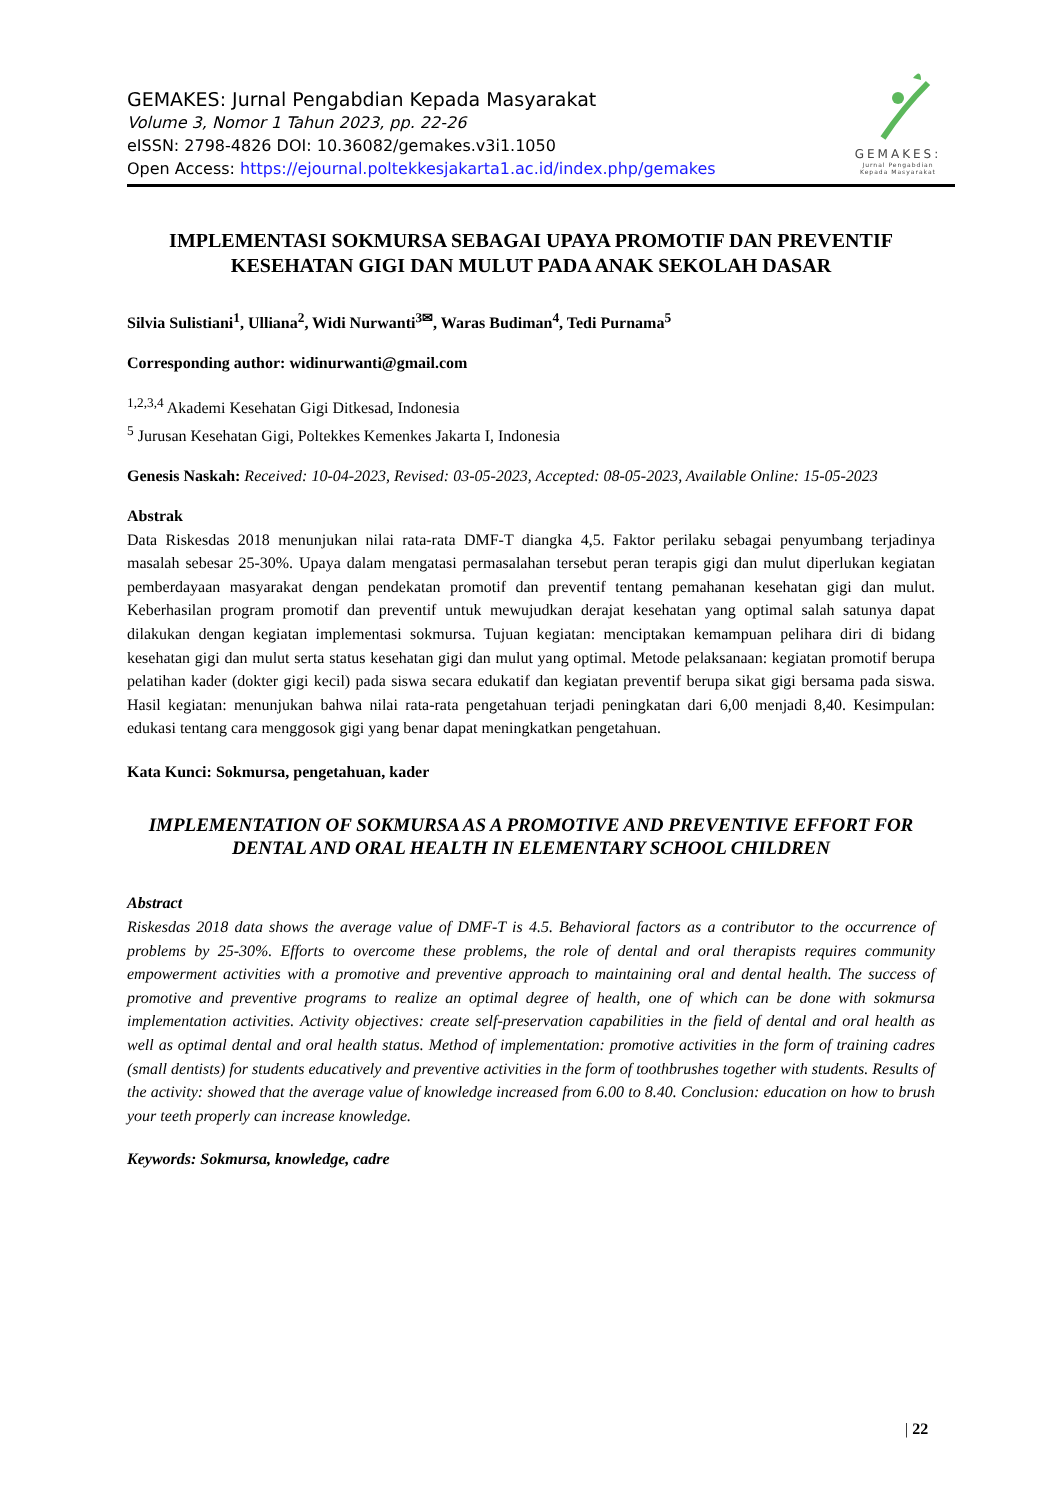GEMAKES: Jurnal Pengabdian Kepada Masyarakat
Volume 3, Nomor 1 Tahun 2023, pp. 22-26
eISSN: 2798-4826 DOI: 10.36082/gemakes.v3i1.1050
Open Access: https://ejournal.poltekkesjakarta1.ac.id/index.php/gemakes
GEMAKES:
Jurnal Pengabdian
Kepada Masyarakat
IMPLEMENTASI SOKMURSA SEBAGAI UPAYA PROMOTIF DAN PREVENTIF KESEHATAN GIGI DAN MULUT PADA ANAK SEKOLAH DASAR
Silvia Sulistiani<sup>1</sup>, Ulliana<sup>2</sup>, Widi Nurwanti<sup>3✉</sup>, Waras Budiman<sup>4</sup>, Tedi Purnama<sup>5</sup>
Corresponding author: widinurwanti@gmail.com
<sup>1,2,3,4</sup> Akademi Kesehatan Gigi Ditkesad, Indonesia
<sup>5</sup> Jurusan Kesehatan Gigi, Poltekkes Kemenkes Jakarta I, Indonesia
Genesis Naskah: Received: 10-04-2023, Revised: 03-05-2023, Accepted: 08-05-2023, Available Online: 15-05-2023
Abstrak
Data Riskesdas 2018 menunjukan nilai rata-rata DMF-T diangka 4,5. Faktor perilaku sebagai penyumbang terjadinya masalah sebesar 25-30%. Upaya dalam mengatasi permasalahan tersebut peran terapis gigi dan mulut diperlukan kegiatan pemberdayaan masyarakat dengan pendekatan promotif dan preventif tentang pemahanan kesehatan gigi dan mulut. Keberhasilan program promotif dan preventif untuk mewujudkan derajat kesehatan yang optimal salah satunya dapat dilakukan dengan kegiatan implementasi sokmursa. Tujuan kegiatan: menciptakan kemampuan pelihara diri di bidang kesehatan gigi dan mulut serta status kesehatan gigi dan mulut yang optimal. Metode pelaksanaan: kegiatan promotif berupa pelatihan kader (dokter gigi kecil) pada siswa secara edukatif dan kegiatan preventif berupa sikat gigi bersama pada siswa. Hasil kegiatan: menunjukan bahwa nilai rata-rata pengetahuan terjadi peningkatan dari 6,00 menjadi 8,40. Kesimpulan: edukasi tentang cara menggosok gigi yang benar dapat meningkatkan pengetahuan.
Kata Kunci: Sokmursa, pengetahuan, kader
IMPLEMENTATION OF SOKMURSA AS A PROMOTIVE AND PREVENTIVE EFFORT FOR DENTAL AND ORAL HEALTH IN ELEMENTARY SCHOOL CHILDREN
Abstract
Riskesdas 2018 data shows the average value of DMF-T is 4.5. Behavioral factors as a contributor to the occurrence of problems by 25-30%. Efforts to overcome these problems, the role of dental and oral therapists requires community empowerment activities with a promotive and preventive approach to maintaining oral and dental health. The success of promotive and preventive programs to realize an optimal degree of health, one of which can be done with sokmursa implementation activities. Activity objectives: create self-preservation capabilities in the field of dental and oral health as well as optimal dental and oral health status. Method of implementation: promotive activities in the form of training cadres (small dentists) for students educatively and preventive activities in the form of toothbrushes together with students. Results of the activity: showed that the average value of knowledge increased from 6.00 to 8.40. Conclusion: education on how to brush your teeth properly can increase knowledge.
Keywords: Sokmursa, knowledge, cadre
| 22